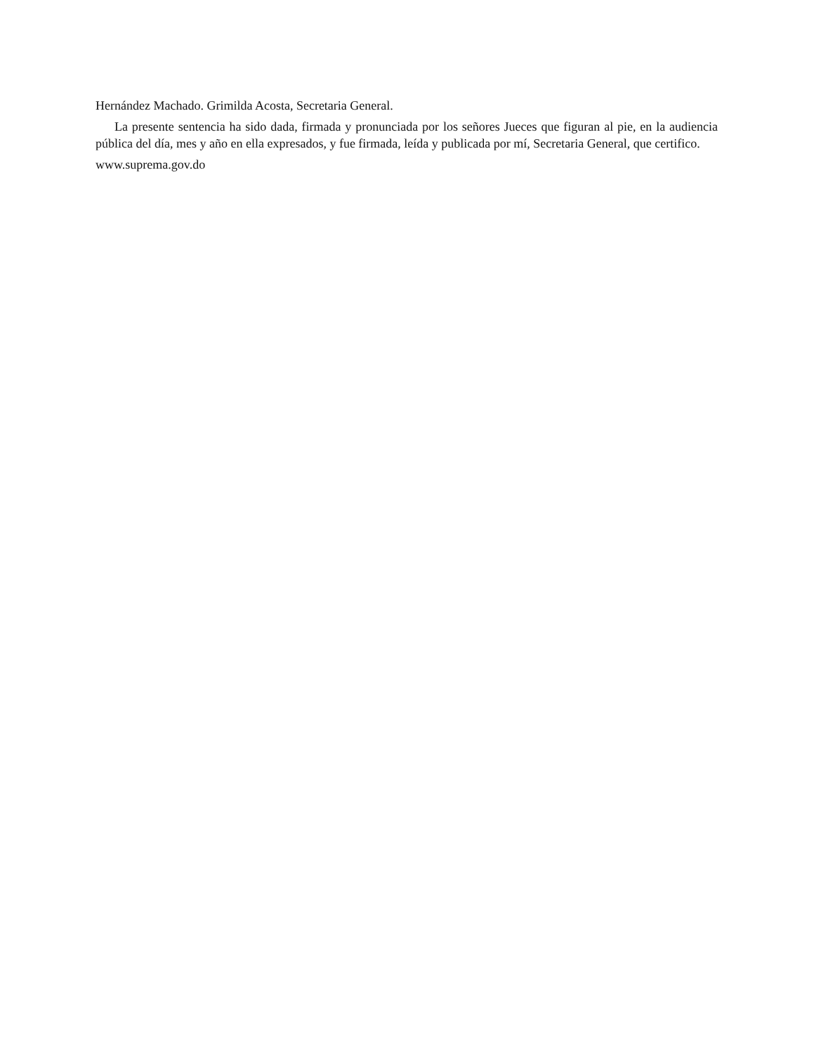Hernández Machado. Grimilda Acosta, Secretaria General.
La presente sentencia ha sido dada, firmada y pronunciada por los señores Jueces que figuran al pie, en la audiencia pública del día, mes y año en ella expresados, y fue firmada, leída y publicada por mí, Secretaria General, que certifico.
www.suprema.gov.do